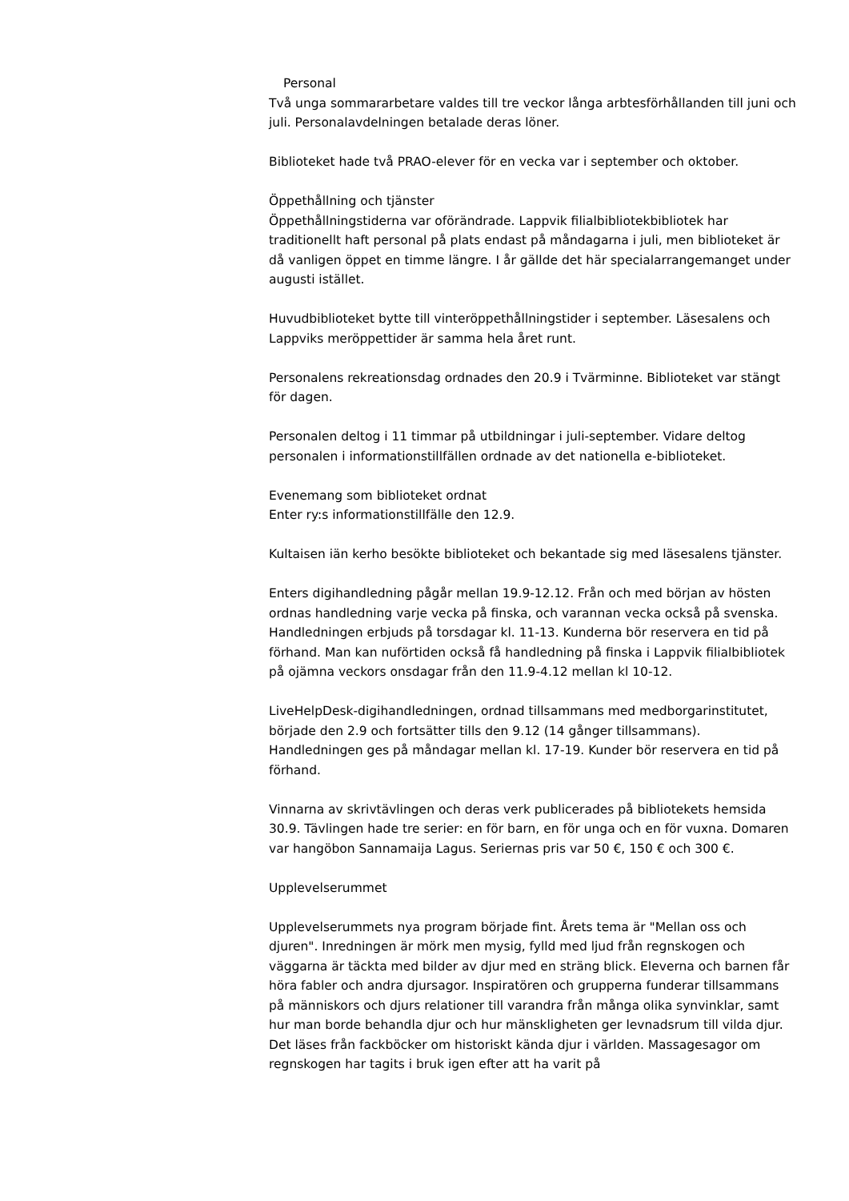Personal
Två unga sommararbetare valdes till tre veckor långa arbtesförhållanden till juni och juli. Personalavdelningen betalade deras löner.
Biblioteket hade två PRAO-elever för en vecka var i september och oktober.
Öppethållning och tjänster
Öppethållningstiderna var oförändrade. Lappvik filialbibliotekbibliotek har traditionellt haft personal på plats endast på måndagarna i juli, men biblioteket är då vanligen öppet en timme längre. I år gällde det här specialarrangemanget under augusti istället.
Huvudbiblioteket bytte till vinteröppethållningstider i september. Läsesalens och Lappviks meröppettider är samma hela året runt.
Personalens rekreationsdag ordnades den 20.9 i Tvärminne. Biblioteket var stängt för dagen.
Personalen deltog i 11 timmar på utbildningar i juli-september. Vidare deltog personalen i informationstillfällen ordnade av det nationella e-biblioteket.
Evenemang som biblioteket ordnat
Enter ry:s informationstillfälle den 12.9.
Kultaisen iän kerho besökte biblioteket och bekantade sig med läsesalens tjänster.
Enters digihandledning pågår mellan 19.9-12.12. Från och med början av hösten ordnas handledning varje vecka på finska, och varannan vecka också på svenska. Handledningen erbjuds på torsdagar kl. 11-13. Kunderna bör reservera en tid på förhand. Man kan nuförtiden också få handledning på finska i Lappvik filialbibliotek på ojämna veckors onsdagar från den 11.9-4.12 mellan kl 10-12.
LiveHelpDesk-digihandledningen, ordnad tillsammans med medborgarinstitutet, började den 2.9 och fortsätter tills den 9.12 (14 gånger tillsammans). Handledningen ges på måndagar mellan kl. 17-19. Kunder bör reservera en tid på förhand.
Vinnarna av skrivtävlingen och deras verk publicerades på bibliotekets hemsida 30.9. Tävlingen hade tre serier: en för barn, en för unga och en för vuxna. Domaren var hangöbon Sannamaija Lagus. Seriernas pris var 50 €, 150 € och 300 €.
Upplevelserummet
Upplevelserummets nya program började fint. Årets tema är "Mellan oss och djuren". Inredningen är mörk men mysig, fylld med ljud från regnskogen och väggarna är täckta med bilder av djur med en sträng blick. Eleverna och barnen får höra fabler och andra djursagor. Inspiratören och grupperna funderar tillsammans på människors och djurs relationer till varandra från många olika synvinklar, samt hur man borde behandla djur och hur mänskligheten ger levnadsrum till vilda djur. Det läses från fackböcker om historiskt kända djur i världen. Massagesagor om regnskogen har tagits i bruk igen efter att ha varit på